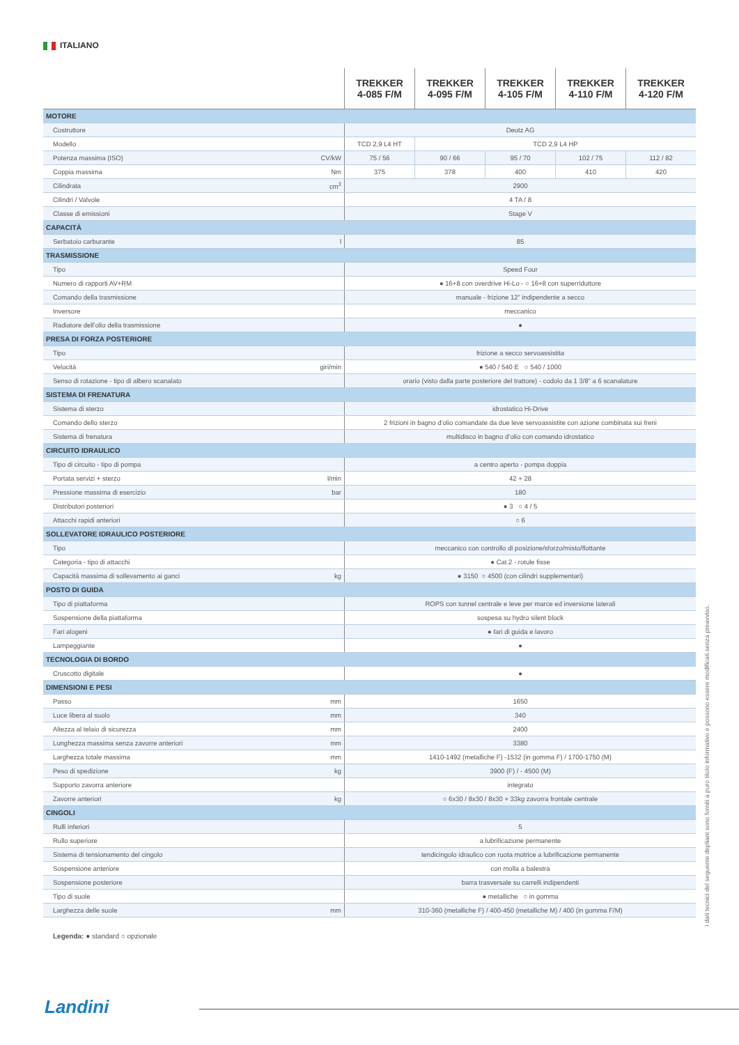ITALIANO
| | | TREKKER 4-085 F/M | TREKKER 4-095 F/M | TREKKER 4-105 F/M | TREKKER 4-110 F/M | TREKKER 4-120 F/M |
| --- | --- | --- | --- | --- | --- | --- |
| MOTORE | | | | | | |
| Costruttore | | Deutz AG | | | | |
| Modello | | TCD 2,9 L4 HT | TCD 2,9 L4 HP | | | |
| Potenza massima (ISO) | CV/kW | 75 / 56 | 90 / 66 | 95 / 70 | 102 / 75 | 112 / 82 |
| Coppia massima | Nm | 375 | 378 | 400 | 410 | 420 |
| Cilindrata | cm<sup>3</sup> | 2900 | | | | |
| Cilindri / Valvole | | 4 TA / 8 | | | | |
| Classe di emissioni | | Stage V | | | | |
| CAPACITÀ | | | | | | |
| Serbatoio carburante | l | 85 | | | | |
| TRASMISSIONE | | | | | | |
| Tipo | | Speed Four | | | | |
| Numero di rapporti AV+RM | | ● 16+8 con overdrive Hi-Lo - ○ 16+8 con superriduttore | | | | |
| Comando della trasmissione | | manuale - frizione 12” indipendente a secco | | | | |
| Inversore | | meccanico | | | | |
| Radiatore dell’olio della trasmissione | | ● | | | | |
| PRESA DI FORZA POSTERIORE | | | | | | |
| Tipo | | frizione a secco servoassistita | | | | |
| Velocità | giri/min | ● 540 / 540 E ○ 540 / 1000 | | | | |
| Senso di rotazione - tipo di albero scanalato | | orario (visto dalla parte posteriore del trattore) - codolo da 1 3/8” a 6 scanalature | | | | |
| SISTEMA DI FRENATURA | | | | | | |
| Sistema di sterzo | | idrostatico Hi-Drive | | | | |
| Comando dello sterzo | | 2 frizioni in bagno d’olio comandate da due leve servoassistite con azione combinata sui freni | | | | |
| Sistema di frenatura | | multidisco in bagno d’olio con comando idrostatico | | | | |
| CIRCUITO IDRAULICO | | | | | | |
| Tipo di circuito - tipo di pompa | | a centro aperto - pompa doppia | | | | |
| Portata servizi + sterzo | l/min | 42 + 28 | | | | |
| Pressione massima di esercizio | bar | 180 | | | | |
| Distributori posteriori | | ● 3 ○ 4 / 5 | | | | |
| Attacchi rapidi anteriori | | ○ 6 | | | | |
| SOLLEVATORE IDRAULICO POSTERIORE | | | | | | |
| Tipo | | meccanico con controllo di posizione/sforzo/misto/flottante | | | | |
| Categoria - tipo di attacchi | | ● Cat.2 - rotule fisse | | | | |
| Capacità massima di sollevamento ai ganci | kg | ● 3150 ○ 4500 (con cilindri supplementari) | | | | |
| POSTO DI GUIDA | | | | | | |
| Tipo di piattaforma | | ROPS con tunnel centrale e leve per marce ed inversione laterali | | | | |
| Sospensione della piattaforma | | sospesa su hydro silent block | | | | |
| Fari alogeni | | ● fari di guida e lavoro | | | | |
| Lampeggiante | | ● | | | | |
| TECNOLOGIA DI BORDO | | | | | | |
| Cruscotto digitale | | ● | | | | |
| DIMENSIONI E PESI | | | | | | |
| Passo | mm | 1650 | | | | |
| Luce libera al suolo | mm | 340 | | | | |
| Altezza al telaio di sicurezza | mm | 2400 | | | | |
| Lunghezza massima senza zavorre anteriori | mm | 3380 | | | | |
| Larghezza totale massima | mm | 1410-1492 (metalliche F) -1532 (in gomma F) / 1700-1750 (M) | | | | |
| Peso di spedizione | kg | 3900 (F) / - 4500 (M) | | | | |
| Supporto zavorra anteriore | | integrato | | | | |
| Zavorre anteriori | kg | ○ 6x30 / 8x30 / 8x30 + 33kg zavorra frontale centrale | | | | |
| CINGOLI | | | | | | |
| Rulli inferiori | | 5 | | | | |
| Rullo superiore | | a lubrificazione permanente | | | | |
| Sistema di tensionamento del cingolo | | tendicingolo idraulico con ruota motrice a lubrificazione permanente | | | | |
| Sospensione anteriore | | con molla a balestra | | | | |
| Sospensione posteriore | | barra trasversale su carrelli indipendenti | | | | |
| Tipo di suole | | ● metalliche ○ in gomma | | | | |
| Larghezza delle suole | mm | 310-360 (metalliche F) / 400-450 (metalliche M) / 400 (in gomma F/M) | | | | |
Legenda: ● standard ○ opzionale
I dati tecnici del seguente depliant sono forniti a puro titolo informativo e possono essere modificati senza preavviso.
Landini